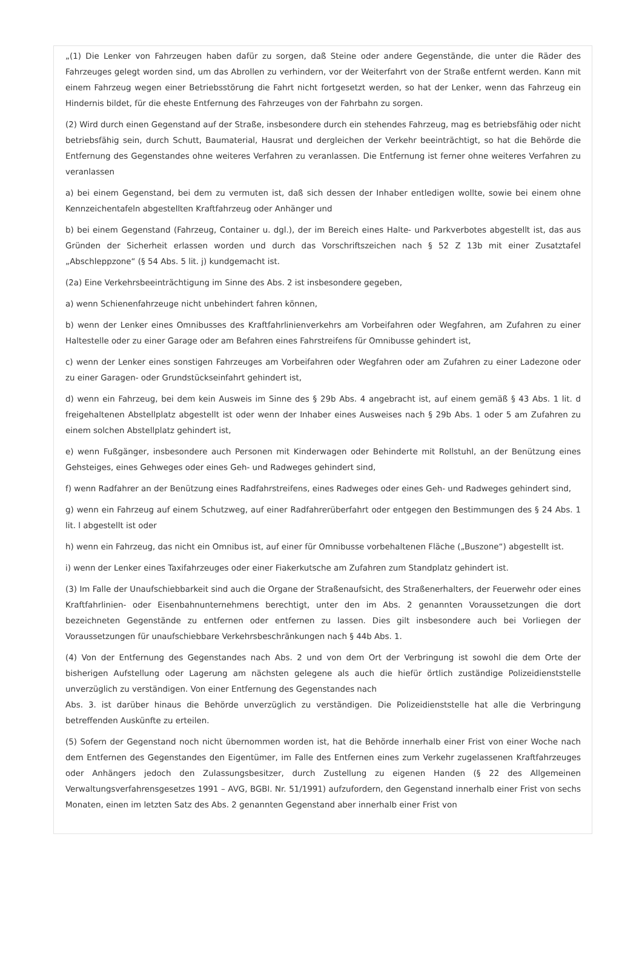„(1) Die Lenker von Fahrzeugen haben dafür zu sorgen, daß Steine oder andere Gegenstände, die unter die Räder des Fahrzeuges gelegt worden sind, um das Abrollen zu verhindern, vor der Weiterfahrt von der Straße entfernt werden. Kann mit einem Fahrzeug wegen einer Betriebsstörung die Fahrt nicht fortgesetzt werden, so hat der Lenker, wenn das Fahrzeug ein Hindernis bildet, für die eheste Entfernung des Fahrzeuges von der Fahrbahn zu sorgen.
(2) Wird durch einen Gegenstand auf der Straße, insbesondere durch ein stehendes Fahrzeug, mag es betriebsfähig oder nicht betriebsfähig sein, durch Schutt, Baumaterial, Hausrat und dergleichen der Verkehr beeinträchtigt, so hat die Behörde die Entfernung des Gegenstandes ohne weiteres Verfahren zu veranlassen. Die Entfernung ist ferner ohne weiteres Verfahren zu veranlassen
a) bei einem Gegenstand, bei dem zu vermuten ist, daß sich dessen der Inhaber entledigen wollte, sowie bei einem ohne Kennzeichentafeln abgestellten Kraftfahrzeug oder Anhänger und
b) bei einem Gegenstand (Fahrzeug, Container u. dgl.), der im Bereich eines Halte- und Parkverbotes abgestellt ist, das aus Gründen der Sicherheit erlassen worden und durch das Vorschriftszeichen nach § 52 Z 13b mit einer Zusatztafel „Abschleppzone“ (§ 54 Abs. 5 lit. j) kundgemacht ist.
(2a) Eine Verkehrsbeeinträchtigung im Sinne des Abs. 2 ist insbesondere gegeben,
a) wenn Schienenfahrzeuge nicht unbehindert fahren können,
b) wenn der Lenker eines Omnibusses des Kraftfahrlinienverkehrs am Vorbeifahren oder Wegfahren, am Zufahren zu einer Haltestelle oder zu einer Garage oder am Befahren eines Fahrstreifens für Omnibusse gehindert ist,
c) wenn der Lenker eines sonstigen Fahrzeuges am Vorbeifahren oder Wegfahren oder am Zufahren zu einer Ladezone oder zu einer Garagen- oder Grundstückseinfahrt gehindert ist,
d) wenn ein Fahrzeug, bei dem kein Ausweis im Sinne des § 29b Abs. 4 angebracht ist, auf einem gemäß § 43 Abs. 1 lit. d freigehaltenen Abstellplatz abgestellt ist oder wenn der Inhaber eines Ausweises nach § 29b Abs. 1 oder 5 am Zufahren zu einem solchen Abstellplatz gehindert ist,
e) wenn Fußgänger, insbesondere auch Personen mit Kinderwagen oder Behinderte mit Rollstuhl, an der Benützung eines Gehsteiges, eines Gehweges oder eines Geh- und Radweges gehindert sind,
f) wenn Radfahrer an der Benützung eines Radfahrstreifens, eines Radweges oder eines Geh- und Radweges gehindert sind,
g) wenn ein Fahrzeug auf einem Schutzweg, auf einer Radfahrerüberfahrt oder entgegen den Bestimmungen des § 24 Abs. 1 lit. l abgestellt ist oder
h) wenn ein Fahrzeug, das nicht ein Omnibus ist, auf einer für Omnibusse vorbehaltenen Fläche („Buszone“) abgestellt ist.
i) wenn der Lenker eines Taxifahrzeuges oder einer Fiakerkutsche am Zufahren zum Standplatz gehindert ist.
(3) Im Falle der Unaufschiebbarkeit sind auch die Organe der Straßenaufsicht, des Straßenerhalters, der Feuerwehr oder eines Kraftfahrlinien- oder Eisenbahnunternehmens berechtigt, unter den im Abs. 2 genannten Voraussetzungen die dort bezeichneten Gegenstände zu entfernen oder entfernen zu lassen. Dies gilt insbesondere auch bei Vorliegen der Voraussetzungen für unaufschiebbare Verkehrsbeschränkungen nach § 44b Abs. 1.
(4) Von der Entfernung des Gegenstandes nach Abs. 2 und von dem Ort der Verbringung ist sowohl die dem Orte der bisherigen Aufstellung oder Lagerung am nächsten gelegene als auch die hiefür örtlich zuständige Polizeidienststelle unverzüglich zu verständigen. Von einer Entfernung des Gegenstandes nach
Abs. 3. ist darüber hinaus die Behörde unverzüglich zu verständigen. Die Polizeidienststelle hat alle die Verbringung betreffenden Auskünfte zu erteilen.
(5) Sofern der Gegenstand noch nicht übernommen worden ist, hat die Behörde innerhalb einer Frist von einer Woche nach dem Entfernen des Gegenstandes den Eigentümer, im Falle des Entfernen eines zum Verkehr zugelassenen Kraftfahrzeuges oder Anhängers jedoch den Zulassungsbesitzer, durch Zustellung zu eigenen Handen (§ 22 des Allgemeinen Verwaltungsverfahrensgesetzes 1991 – AVG, BGBl. Nr. 51/1991) aufzufordern, den Gegenstand innerhalb einer Frist von sechs Monaten, einen im letzten Satz des Abs. 2 genannten Gegenstand aber innerhalb einer Frist von